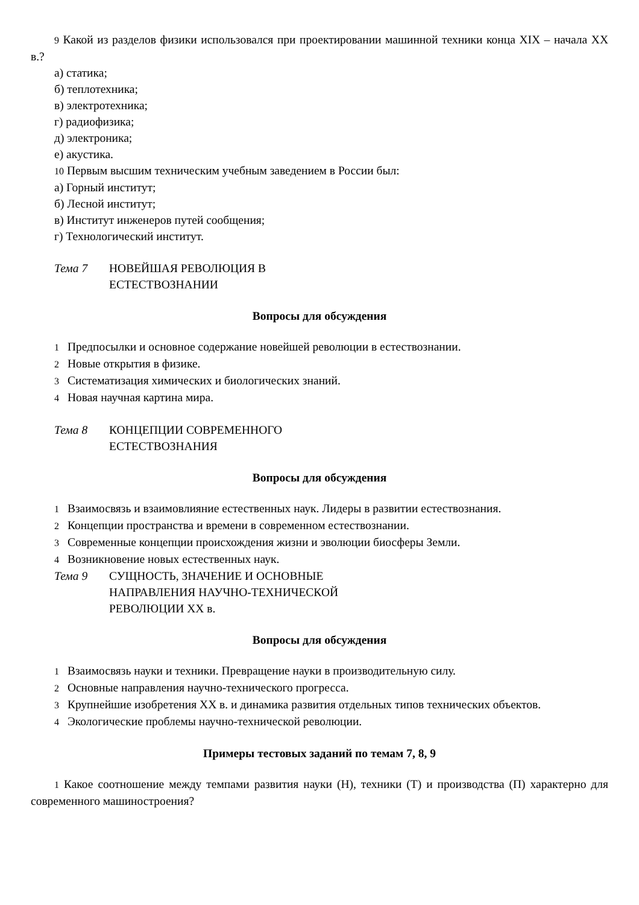9 Какой из разделов физики использовался при проектировании машинной техники конца XIX – начала XX в.?
а) статика;
б) теплотехника;
в) электротехника;
г) радиофизика;
д) электроника;
е) акустика.
10 Первым высшим техническим учебным заведением в России был:
а) Горный институт;
б) Лесной институт;
в) Институт инженеров путей сообщения;
г) Технологический институт.
Тема 7 НОВЕЙШАЯ РЕВОЛЮЦИЯ В
ЕСТЕСТВОЗНАНИИ
Вопросы для обсуждения
1 Предпосылки и основное содержание новейшей революции в естествознании.
2 Новые открытия в физике.
3 Систематизация химических и биологических знаний.
4 Новая научная картина мира.
Тема 8 КОНЦЕПЦИИ СОВРЕМЕННОГО
ЕСТЕСТВОЗНАНИЯ
Вопросы для обсуждения
1 Взаимосвязь и взаимовлияние естественных наук. Лидеры в развитии естествознания.
2 Концепции пространства и времени в современном естествознании.
3 Современные концепции происхождения жизни и эволюции биосферы Земли.
4 Возникновение новых естественных наук.
Тема 9 СУЩНОСТЬ, ЗНАЧЕНИЕ И ОСНОВНЫЕ
НАПРАВЛЕНИЯ НАУЧНО-ТЕХНИЧЕСКОЙ
РЕВОЛЮЦИИ XX в.
Вопросы для обсуждения
1 Взаимосвязь науки и техники. Превращение науки в производительную силу.
2 Основные направления научно-технического прогресса.
3 Крупнейшие изобретения XX в. и динамика развития отдельных типов технических объектов.
4 Экологические проблемы научно-технической революции.
Примеры тестовых заданий по темам 7, 8, 9
1 Какое соотношение между темпами развития науки (Н), техники (Т) и производства (П) характерно для современного машиностроения?